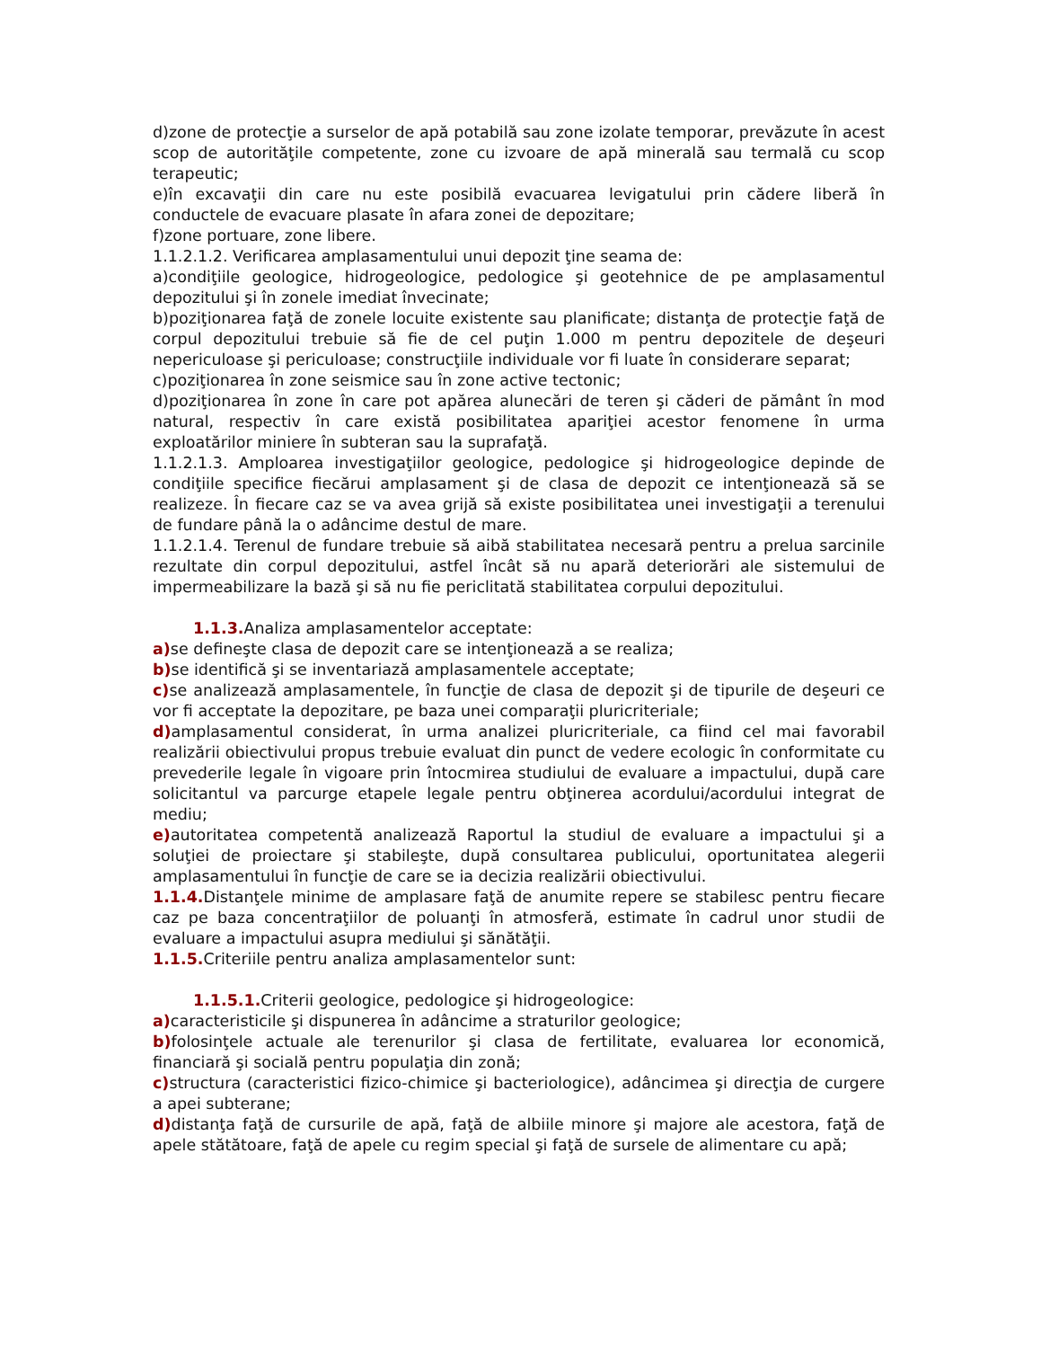d)zone de protecţie a surselor de apă potabilă sau zone izolate temporar, prevăzute în acest scop de autorităţile competente, zone cu izvoare de apă minerală sau termală cu scop terapeutic;
e)în excavaţii din care nu este posibilă evacuarea levigatului prin cădere liberă în conductele de evacuare plasate în afara zonei de depozitare;
f)zone portuare, zone libere.
1.1.2.1.2. Verificarea amplasamentului unui depozit ţine seama de:
a)condiţiile geologice, hidrogeologice, pedologice şi geotehnice de pe amplasamentul depozitului şi în zonele imediat învecinate;
b)poziţionarea faţă de zonele locuite existente sau planificate; distanţa de protecţie faţă de corpul depozitului trebuie să fie de cel puţin 1.000 m pentru depozitele de deşeuri nepericuloase şi periculoase; construcţiile individuale vor fi luate în considerare separat;
c)poziţionarea în zone seismice sau în zone active tectonic;
d)poziţionarea în zone în care pot apărea alunecări de teren şi căderi de pământ în mod natural, respectiv în care există posibilitatea apariţiei acestor fenomene în urma exploatărilor miniere în subteran sau la suprafaţă.
1.1.2.1.3. Amploarea investigaţiilor geologice, pedologice şi hidrogeologice depinde de condiţiile specifice fiecărui amplasament şi de clasa de depozit ce intenţionează să se realizeze. În fiecare caz se va avea grijă să existe posibilitatea unei investigaţii a terenului de fundare până la o adâncime destul de mare.
1.1.2.1.4. Terenul de fundare trebuie să aibă stabilitatea necesară pentru a prelua sarcinile rezultate din corpul depozitului, astfel încât să nu apară deteriorări ale sistemului de impermeabilizare la bază şi să nu fie periclitată stabilitatea corpului depozitului.
1.1.3. Analiza amplasamentelor acceptate:
a) se defineşte clasa de depozit care se intenţionează a se realiza;
b) se identifică şi se inventariază amplasamentele acceptate;
c) se analizează amplasamentele, în funcţie de clasa de depozit şi de tipurile de deşeuri ce vor fi acceptate la depozitare, pe baza unei comparaţii pluricriteriale;
d) amplasamentul considerat, în urma analizei pluricriteriale, ca fiind cel mai favorabil realizării obiectivului propus trebuie evaluat din punct de vedere ecologic în conformitate cu prevederile legale în vigoare prin întocmirea studiului de evaluare a impactului, după care solicitantul va parcurge etapele legale pentru obţinerea acordului/acordului integrat de mediu;
e) autoritatea competentă analizează Raportul la studiul de evaluare a impactului şi a soluţiei de proiectare şi stabileşte, după consultarea publicului, oportunitatea alegerii amplasamentului în funcţie de care se ia decizia realizării obiectivului.
1.1.4. Distanţele minime de amplasare faţă de anumite repere se stabilesc pentru fiecare caz pe baza concentraţiilor de poluanţi în atmosferă, estimate în cadrul unor studii de evaluare a impactului asupra mediului şi sănătăţii.
1.1.5. Criteriile pentru analiza amplasamentelor sunt:
1.1.5.1. Criterii geologice, pedologice şi hidrogeologice:
a) caracteristicile şi dispunerea în adâncime a straturilor geologice;
b) folosinţele actuale ale terenurilor şi clasa de fertilitate, evaluarea lor economică, financiară şi socială pentru populaţia din zonă;
c) structura (caracteristici fizico-chimice şi bacteriologice), adâncimea şi direcţia de curgere a apei subterane;
d) distanţa faţă de cursurile de apă, faţă de albiile minore şi majore ale acestora, faţă de apele stătătoare, faţă de apele cu regim special şi faţă de sursele de alimentare cu apă;